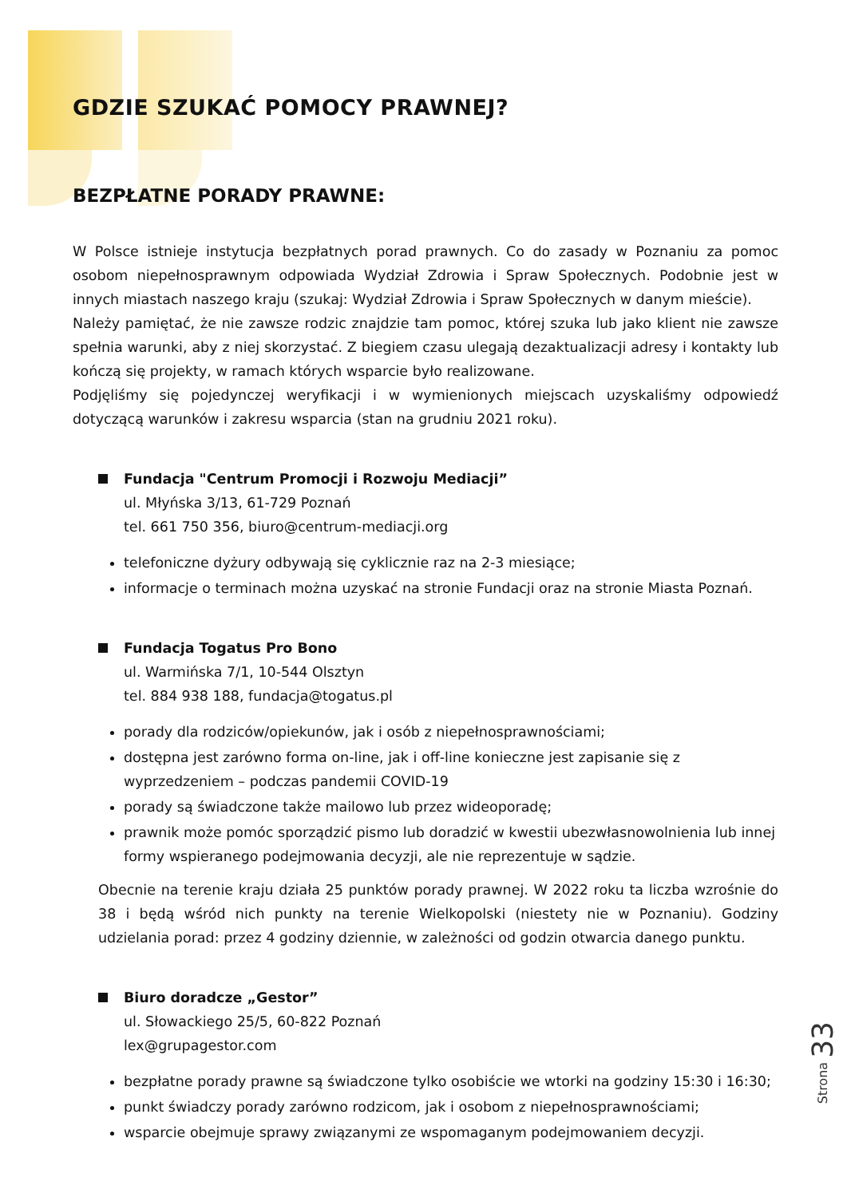GDZIE SZUKAĆ POMOCY PRAWNEJ?
BEZPŁATNE PORADY PRAWNE:
W Polsce istnieje instytucja bezpłatnych porad prawnych. Co do zasady w Poznaniu za pomoc osobom niepełnosprawnym odpowiada Wydział Zdrowia i Spraw Społecznych. Podobnie jest w innych miastach naszego kraju (szukaj: Wydział Zdrowia i Spraw Społecznych w danym mieście).
Należy pamiętać, że nie zawsze rodzic znajdzie tam pomoc, której szuka lub jako klient nie zawsze spełnia warunki, aby z niej skorzystać. Z biegiem czasu ulegają dezaktualizacji adresy i kontakty lub kończą się projekty, w ramach których wsparcie było realizowane.
Podjęliśmy się pojedynczej weryfikacji i w wymienionych miejscach uzyskaliśmy odpowiedź dotyczącą warunków i zakresu wsparcia (stan na grudniu 2021 roku).
Fundacja "Centrum Promocji i Rozwoju Mediacji”
ul. Młyńska 3/13, 61-729 Poznań
tel. 661 750 356, biuro@centrum-mediacji.org
telefoniczne dyżury odbywają się cyklicznie raz na 2-3 miesiące;
informacje o terminach można uzyskać na stronie Fundacji oraz na stronie Miasta Poznań.
Fundacja Togatus Pro Bono
ul. Warmińska 7/1, 10-544 Olsztyn
tel. 884 938 188, fundacja@togatus.pl
porady dla rodziców/opiekunów, jak i osób z niepełnosprawnościami;
dostępna jest zarówno forma on-line, jak i off-line konieczne jest zapisanie się z wyprzedzeniem – podczas pandemii COVID-19
porady są świadczone także mailowo lub przez wideoporadę;
prawnik może pomóc sporządzić pismo lub doradzić w kwestii ubezwłasnowolnienia lub innej formy wspieranego podejmowania decyzji, ale nie reprezentuje w sądzie.
Obecnie na terenie kraju działa 25 punktów porady prawnej. W 2022 roku ta liczba wzrośnie do 38 i będą wśród nich punkty na terenie Wielkopolski (niestety nie w Poznaniu). Godziny udzielania porad: przez 4 godziny dziennie, w zależności od godzin otwarcia danego punktu.
Biuro doradcze „Gestor”
ul. Słowackiego 25/5, 60-822 Poznań
lex@grupagestor.com
bezpłatne porady prawne są świadczone tylko osobiście we wtorki na godziny 15:30 i 16:30;
punkt świadczy porady zarówno rodzicom, jak i osobom z niepełnosprawnościami;
wsparcie obejmuje sprawy związanymi ze wspomaganym podejmowaniem decyzji.
Strona 33